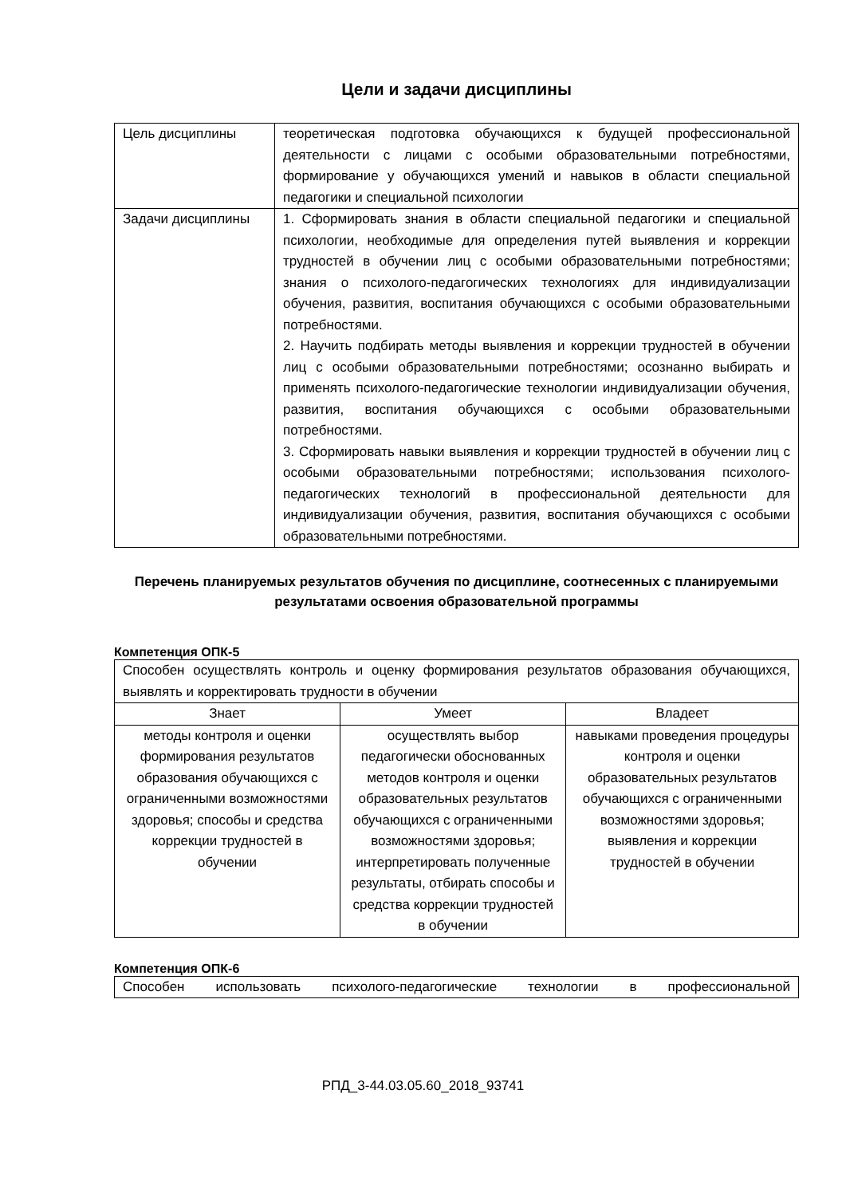Цели и задачи дисциплины
| Цель дисциплины | теоретическая подготовка обучающихся к будущей профессиональной деятельности с лицами с особыми образовательными потребностями, формирование у обучающихся умений и навыков в области специальной педагогики и специальной психологии |
| Задачи дисциплины | 1. Сформировать знания в области специальной педагогики и специальной психологии, необходимые для определения путей выявления и коррекции трудностей в обучении лиц с особыми образовательными потребностями; знания о психолого-педагогических технологиях для индивидуализации обучения, развития, воспитания обучающихся с особыми образовательными потребностями. 2. Научить подбирать методы выявления и коррекции трудностей в обучении лиц с особыми образовательными потребностями; осознанно выбирать и применять психолого-педагогические технологии индивидуализации обучения, развития, воспитания обучающихся с особыми образовательными потребностями. 3. Сформировать навыки выявления и коррекции трудностей в обучении лиц с особыми образовательными потребностями; использования психолого-педагогических технологий в профессиональной деятельности для индивидуализации обучения, развития, воспитания обучающихся с особыми образовательными потребностями. |
Перечень планируемых результатов обучения по дисциплине, соотнесенных с планируемыми результатами освоения образовательной программы
Компетенция ОПК-5
| Способен осуществлять контроль и оценку формирования результатов образования обучающихся, выявлять и корректировать трудности в обучении | | |
| Знает | Умеет | Владеет |
| методы контроля и оценки формирования результатов образования обучающихся с ограниченными возможностями здоровья; способы и средства коррекции трудностей в обучении | осуществлять выбор педагогически обоснованных методов контроля и оценки образовательных результатов обучающихся с ограниченными возможностями здоровья; интерпретировать полученные результаты, отбирать способы и средства коррекции трудностей в обучении | навыками проведения процедуры контроля и оценки образовательных результатов обучающихся с ограниченными возможностями здоровья; выявления и коррекции трудностей в обучении |
Компетенция ОПК-6
| Способен использовать психолого-педагогические технологии в профессиональной |
РПД_3-44.03.05.60_2018_93741